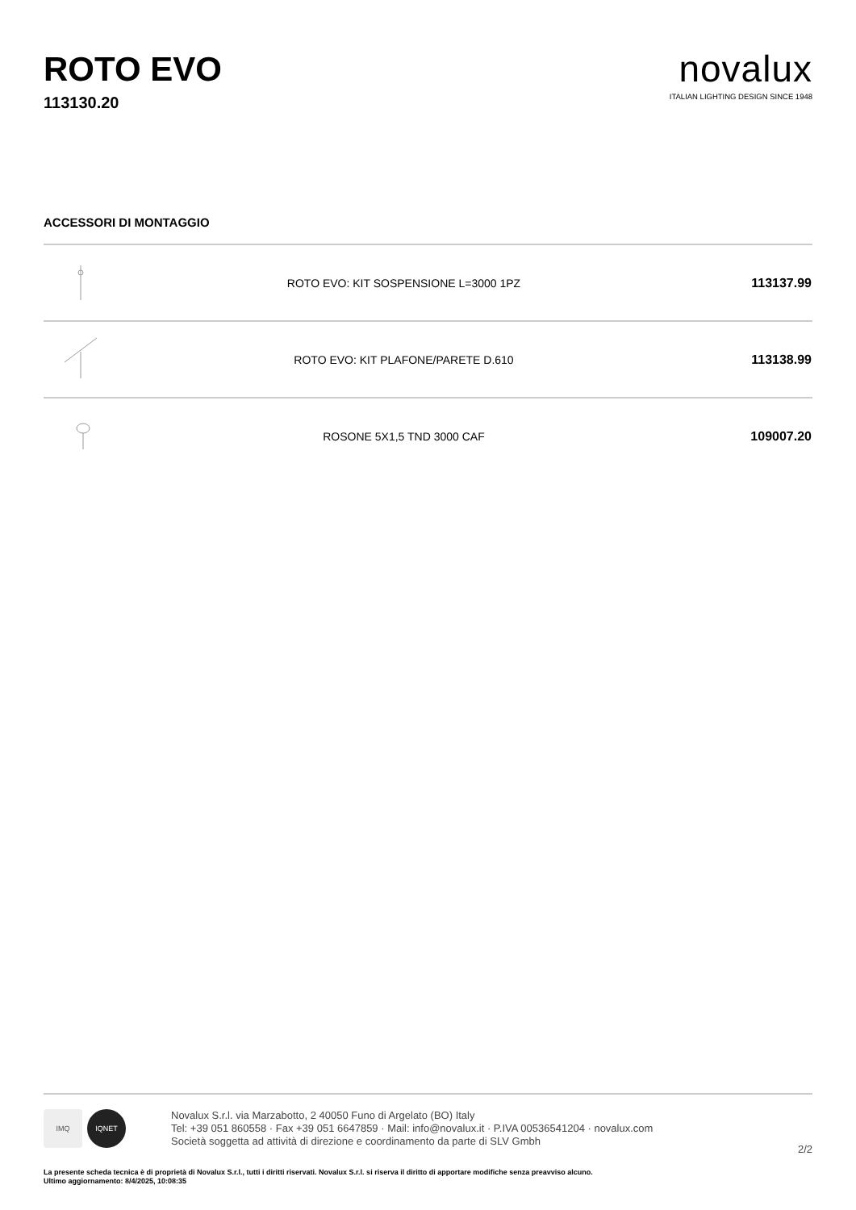ROTO EVO
113130.20
novalux
ITALIAN LIGHTING DESIGN SINCE 1948
ACCESSORI DI MONTAGGIO
| | ROTO EVO: KIT SOSPENSIONE L=3000 1PZ | 113137.99 |
| | ROTO EVO: KIT PLAFONE/PARETE D.610 | 113138.99 |
| | ROSONE 5X1,5 TND 3000 CAF | 109007.20 |
IMQ IQNET
Novalux S.r.l. via Marzabotto, 2 40050 Funo di Argelato (BO) Italy
Tel: +39 051 860558 · Fax +39 051 6647859 · Mail: info@novalux.it · P.IVA 00536541204 · novalux.com
Società soggetta ad attività di direzione e coordinamento da parte di SLV Gmbh
2/2
La presente scheda tecnica è di proprietà di Novalux S.r.l., tutti i diritti riservati. Novalux S.r.l. si riserva il diritto di apportare modifiche senza preavviso alcuno.
Ultimo aggiornamento: 8/4/2025, 10:08:35